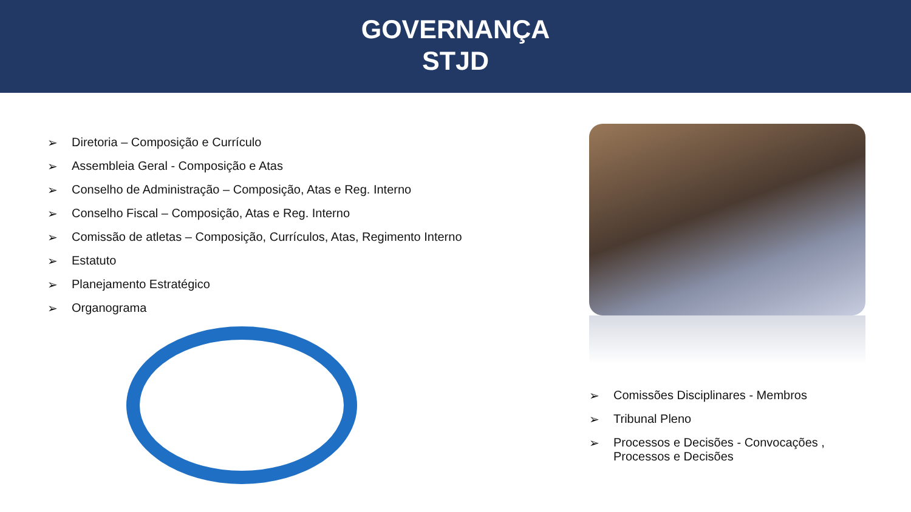GOVERNANÇA
STJD
➢ Diretoria – Composição e Currículo
➢ Assembleia Geral - Composição e Atas
➢ Conselho de Administração – Composição, Atas e Reg. Interno
➢ Conselho Fiscal – Composição, Atas e Reg. Interno
➢ Comissão de atletas – Composição, Currículos, Atas, Regimento Interno
➢ Estatuto
➢ Planejamento Estratégico
➢ Organograma
➢ Comissões Disciplinares - Membros
➢ Tribunal Pleno
➢ Processos e Decisões - Convocações , Processos e Decisões